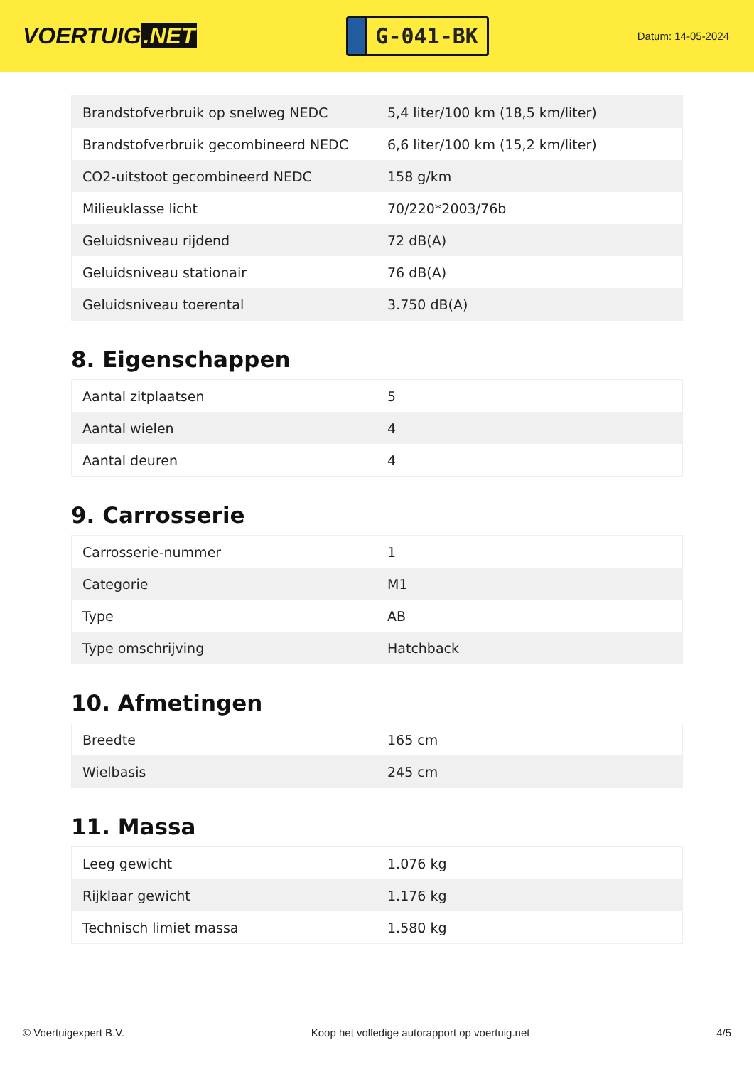VOERTUIG.NET
G-041-BK
Datum: 14-05-2024
| Brandstofverbruik op snelweg NEDC | 5,4 liter/100 km (18,5 km/liter) |
| Brandstofverbruik gecombineerd NEDC | 6,6 liter/100 km (15,2 km/liter) |
| CO2-uitstoot gecombineerd NEDC | 158 g/km |
| Milieuklasse licht | 70/220*2003/76b |
| Geluidsniveau rijdend | 72 dB(A) |
| Geluidsniveau stationair | 76 dB(A) |
| Geluidsniveau toerental | 3.750 dB(A) |
8. Eigenschappen
| Aantal zitplaatsen | 5 |
| Aantal wielen | 4 |
| Aantal deuren | 4 |
9. Carrosserie
| Carrosserie-nummer | 1 |
| Categorie | M1 |
| Type | AB |
| Type omschrijving | Hatchback |
10. Afmetingen
| Breedte | 165 cm |
| Wielbasis | 245 cm |
11. Massa
| Leeg gewicht | 1.076 kg |
| Rijklaar gewicht | 1.176 kg |
| Technisch limiet massa | 1.580 kg |
© Voertuigexpert B.V. Koop het volledige autorapport op voertuig.net 4/5